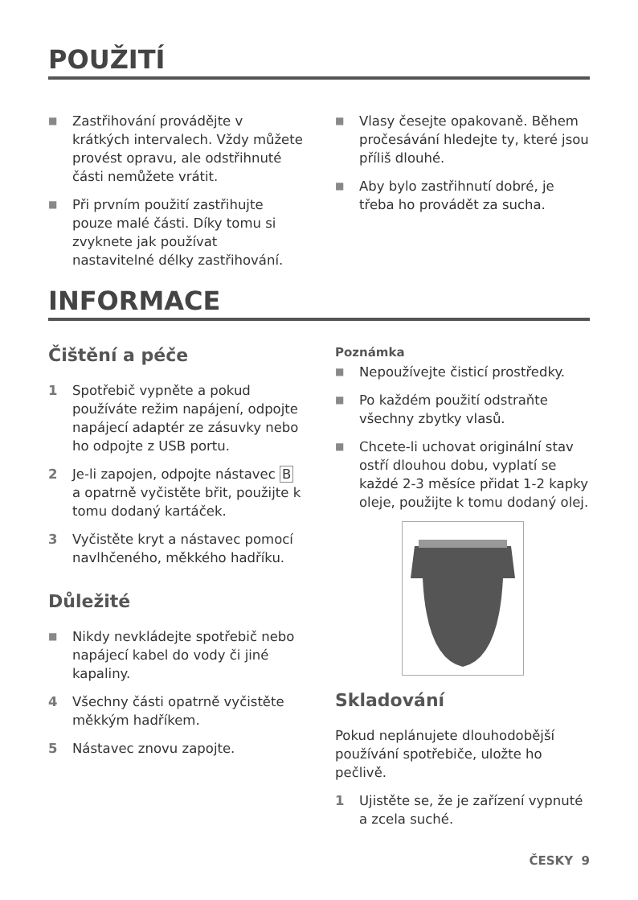POUŽITÍ
■ Zastřihování provádějte v krátkých intervalech. Vždy můžete provést opravu, ale odstřihnuté části nemůžete vrátit.
■ Při prvním použití zastřihujte pouze malé části. Díky tomu si zvyknete jak používat nastavitelné délky zastřihování.
■ Vlasy česejte opakovaně. Během pročesávání hledejte ty, které jsou příliš dlouhé.
■ Aby bylo zastřihnutí dobré, je třeba ho provádět za sucha.
INFORMACE
Čištění a péče
1 Spotřebič vypněte a pokud používáte režim napájení, odpojte napájecí adaptér ze zásuvky nebo ho odpojte z USB portu.
2 Je-li zapojen, odpojte nástavec B a opatrně vyčistěte břit, použijte k tomu dodaný kartáček.
3 Vyčistěte kryt a nástavec pomocí navlhčeného, měkkého hadříku.
Důležité
■ Nikdy nevkládejte spotřebič nebo napájecí kabel do vody či jiné kapaliny.
4 Všechny části opatrně vyčistěte měkkým hadříkem.
5 Nástavec znovu zapojte.
Poznámka
■ Nepoužívejte čisticí prostředky.
■ Po každém použití odstraňte všechny zbytky vlasů.
■ Chcete-li uchovat originální stav ostří dlouhou dobu, vyplatí se každé 2-3 měsíce přidat 1-2 kapky oleje, použijte k tomu dodaný olej.
Skladování
Pokud neplánujete dlouhodobější používání spotřebiče, uložte ho pečlivě.
1 Ujistěte se, že je zařízení vypnuté a zcela suché.
ČESKY 9